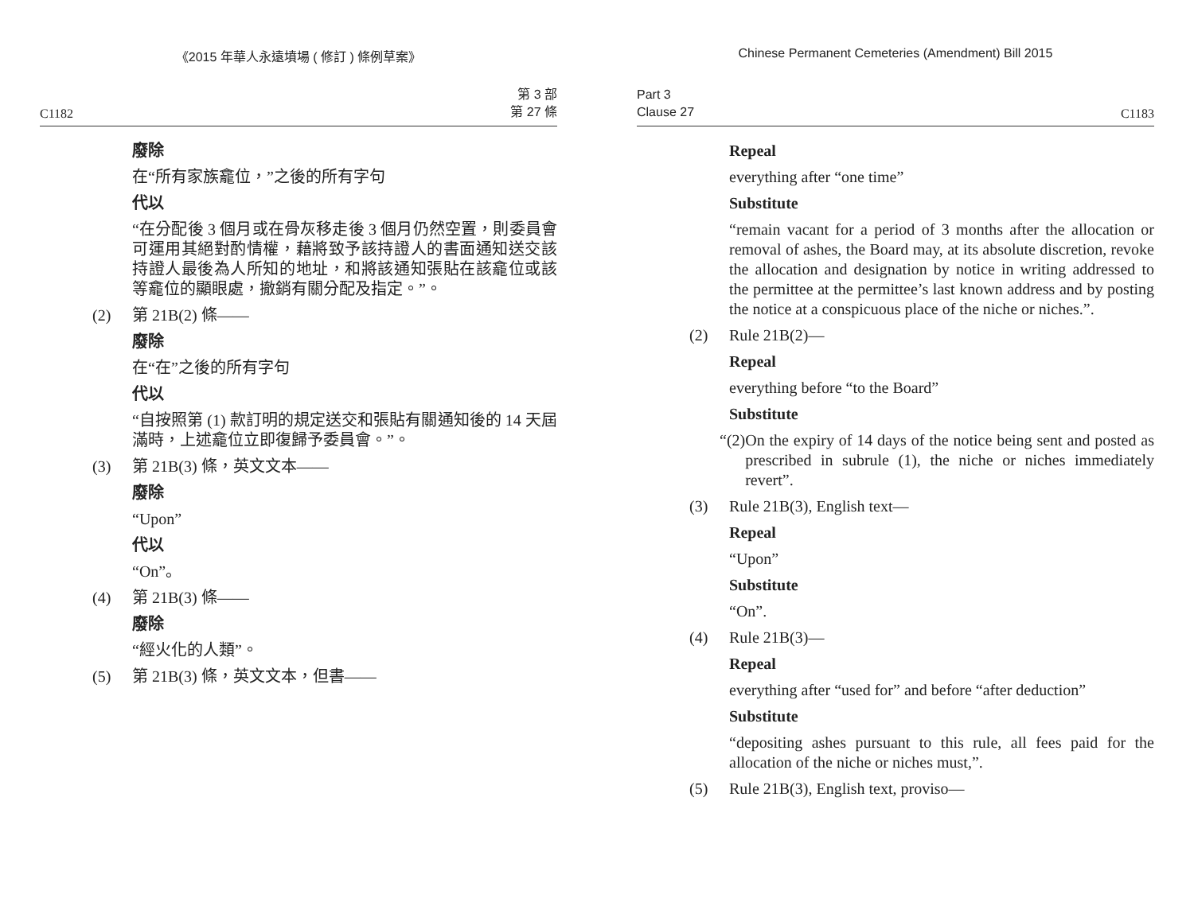《2015 年華人永遠墳場 ( 修訂 ) 條例草案》
C1182 第 3 部
第 27 條
廢除
在“所有家族龕位，”之後的所有字句
代以
“在分配後 3 個月或在骨灰移走後 3 個月仍然空置，則委員會可運用其絕對酌情權，藉將致予該持證人的書面通知送交該持證人最後為人所知的地址，和將該通知張貼在該龕位或該等龕位的顯眼處，撤銷有關分配及指定。”。
(2) 第 21B(2) 條——
廢除
在“在”之後的所有字句
代以
“自按照第 (1) 款訂明的規定送交和張貼有關通知後的 14 天屆滿時，上述龕位立即復歸予委員會。”。
(3) 第 21B(3) 條，英文文本——
廢除
“Upon”
代以
“On”。
(4) 第 21B(3) 條——
廢除
“經火化的人類”。
(5) 第 21B(3) 條，英文文本，但書——
Chinese Permanent Cemeteries (Amendment) Bill 2015
Part 3
Clause 27 C1183
Repeal
everything after “one time”
Substitute
“remain vacant for a period of 3 months after the allocation or removal of ashes, the Board may, at its absolute discretion, revoke the allocation and designation by notice in writing addressed to the permittee at the permittee’s last known address and by posting the notice at a conspicuous place of the niche or niches.”.
(2) Rule 21B(2)—
Repeal
everything before “to the Board”
Substitute
“(2) On the expiry of 14 days of the notice being sent and posted as prescribed in subrule (1), the niche or niches immediately revert”.
(3) Rule 21B(3), English text—
Repeal
“Upon”
Substitute
“On”.
(4) Rule 21B(3)—
Repeal
everything after “used for” and before “after deduction”
Substitute
“depositing ashes pursuant to this rule, all fees paid for the allocation of the niche or niches must,”.
(5) Rule 21B(3), English text, proviso—